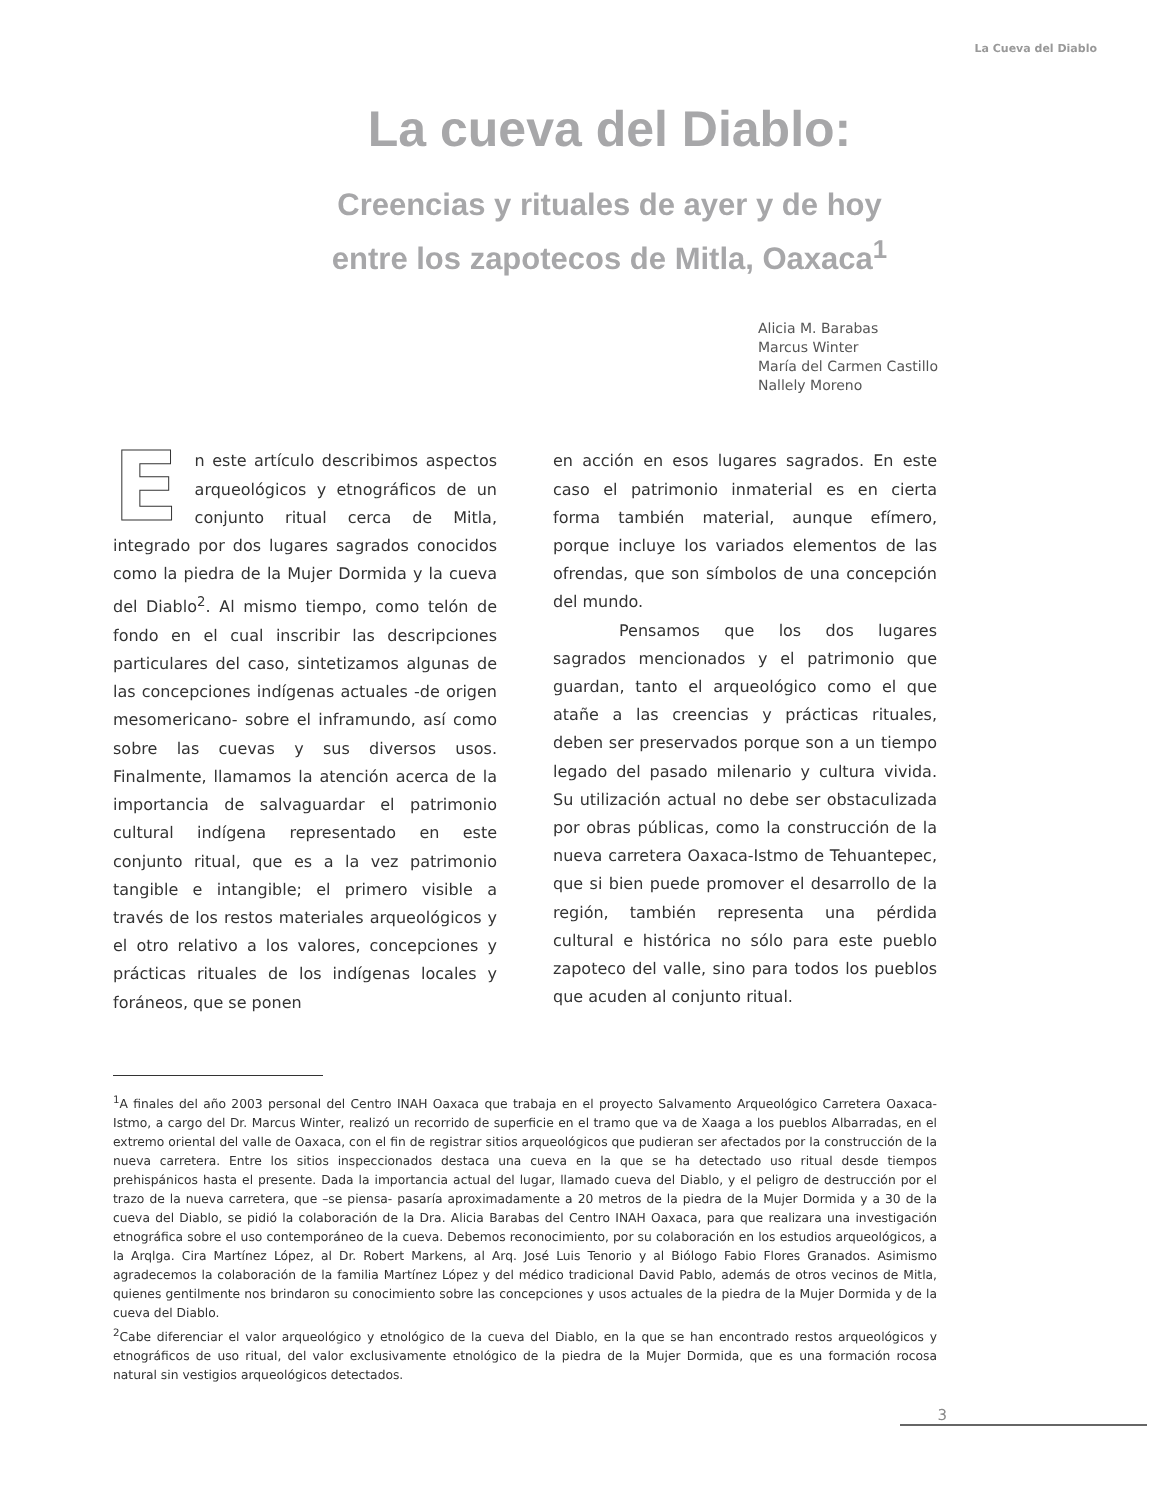La Cueva del Diablo
La cueva del Diablo:
Creencias y rituales de ayer y de hoy
entre los zapotecos de Mitla, Oaxaca<sup>1</sup>
Alicia M. Barabas
Marcus Winter
María del Carmen Castillo
Nallely Moreno
En este artículo describimos aspectos arqueológicos y etnográficos de un conjunto ritual cerca de Mitla, integrado por dos lugares sagrados conocidos como la piedra de la Mujer Dormida y la cueva del Diablo<sup>2</sup>. Al mismo tiempo, como telón de fondo en el cual inscribir las descripciones particulares del caso, sintetizamos algunas de las concepciones indígenas actuales -de origen mesomericano- sobre el inframundo, así como sobre las cuevas y sus diversos usos. Finalmente, llamamos la atención acerca de la importancia de salvaguardar el patrimonio cultural indígena representado en este conjunto ritual, que es a la vez patrimonio tangible e intangible; el primero visible a través de los restos materiales arqueológicos y el otro relativo a los valores, concepciones y prácticas rituales de los indígenas locales y foráneos, que se ponen
en acción en esos lugares sagrados. En este caso el patrimonio inmaterial es en cierta forma también material, aunque efímero, porque incluye los variados elementos de las ofrendas, que son símbolos de una concepción del mundo.
Pensamos que los dos lugares sagrados mencionados y el patrimonio que guardan, tanto el arqueológico como el que atañe a las creencias y prácticas rituales, deben ser preservados porque son a un tiempo legado del pasado milenario y cultura vivida. Su utilización actual no debe ser obstaculizada por obras públicas, como la construcción de la nueva carretera Oaxaca-Istmo de Tehuantepec, que si bien puede promover el desarrollo de la región, también representa una pérdida cultural e histórica no sólo para este pueblo zapoteco del valle, sino para todos los pueblos que acuden al conjunto ritual.
<sup>1</sup> A finales del año 2003 personal del Centro INAH Oaxaca que trabaja en el proyecto Salvamento Arqueológico Carretera Oaxaca-Istmo, a cargo del Dr. Marcus Winter, realizó un recorrido de superficie en el tramo que va de Xaaga a los pueblos Albarradas, en el extremo oriental del valle de Oaxaca, con el fin de registrar sitios arqueológicos que pudieran ser afectados por la construcción de la nueva carretera. Entre los sitios inspeccionados destaca una cueva en la que se ha detectado uso ritual desde tiempos prehispánicos hasta el presente. Dada la importancia actual del lugar, llamado cueva del Diablo, y el peligro de destrucción por el trazo de la nueva carretera, que –se piensa- pasaría aproximadamente a 20 metros de la piedra de la Mujer Dormida y a 30 de la cueva del Diablo, se pidió la colaboración de la Dra. Alicia Barabas del Centro INAH Oaxaca, para que realizara una investigación etnográfica sobre el uso contemporáneo de la cueva. Debemos reconocimiento, por su colaboración en los estudios arqueológicos, a la Arqlga. Cira Martínez López, al Dr. Robert Markens, al Arq. José Luis Tenorio y al Biólogo Fabio Flores Granados. Asimismo agradecemos la colaboración de la familia Martínez López y del médico tradicional David Pablo, además de otros vecinos de Mitla, quienes gentilmente nos brindaron su conocimiento sobre las concepciones y usos actuales de la piedra de la Mujer Dormida y de la cueva del Diablo.
<sup>2</sup> Cabe diferenciar el valor arqueológico y etnológico de la cueva del Diablo, en la que se han encontrado restos arqueológicos y etnográficos de uso ritual, del valor exclusivamente etnológico de la piedra de la Mujer Dormida, que es una formación rocosa natural sin vestigios arqueológicos detectados.
3